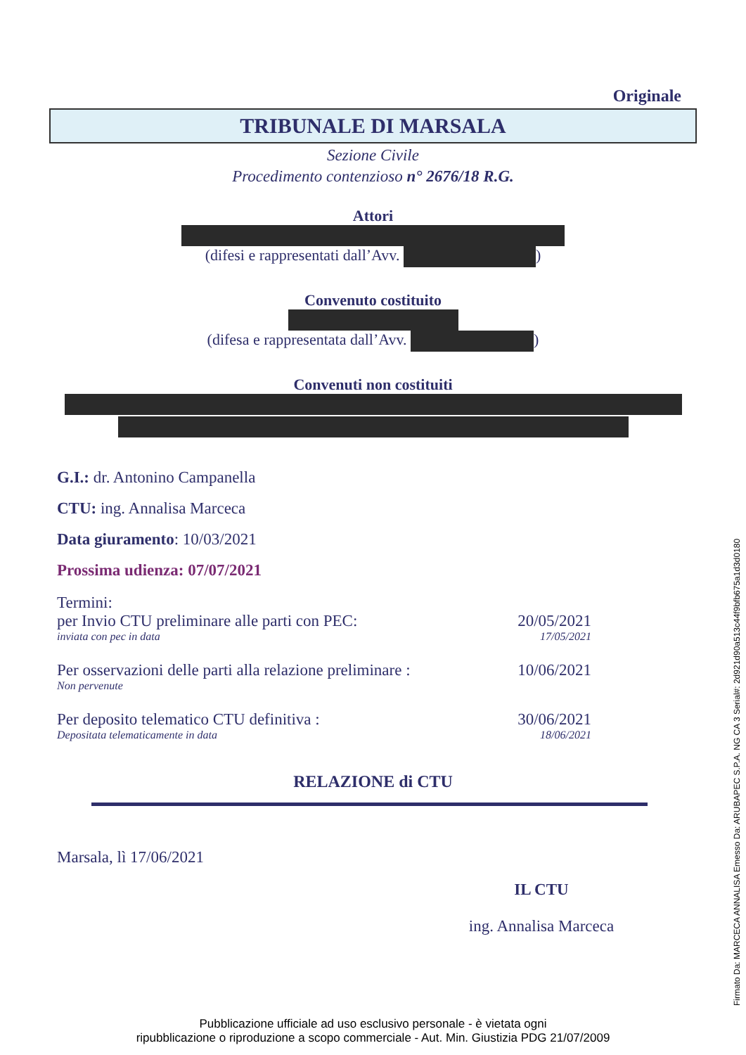Originale
TRIBUNALE DI MARSALA
Sezione Civile
Procedimento contenzioso n° 2676/18 R.G.
Attori
(difesi e rappresentati dall’Avv. )
Convenuto costituito
(difesa e rappresentata dall’Avv. )
Convenuti non costituiti
G.I.: dr. Antonino Campanella
CTU: ing. Annalisa Marceca
Data giuramento: 10/03/2021
Prossima udienza: 07/07/2021
Termini:
per Invio CTU preliminare alle parti con PEC: 20/05/2021
inviata con pec in data 17/05/2021
Per osservazioni delle parti alla relazione preliminare : 10/06/2021
Non pervenute
Per deposito telematico CTU definitiva : 30/06/2021
Depositata telematicamente in data 18/06/2021
RELAZIONE di CTU
Marsala, lì 17/06/2021
IL CTU
ing. Annalisa Marceca
Pubblicazione ufficiale ad uso esclusivo personale - è vietata ogni
ripubblicazione o riproduzione a scopo commerciale - Aut. Min. Giustizia PDG 21/07/2009
Firmato Da: MARCECA ANNALISA Emesso Da: ARUBAPEC S.P.A. NG CA 3 Serial#: 2d921d90a513c44f9bfb675a1d3d0180